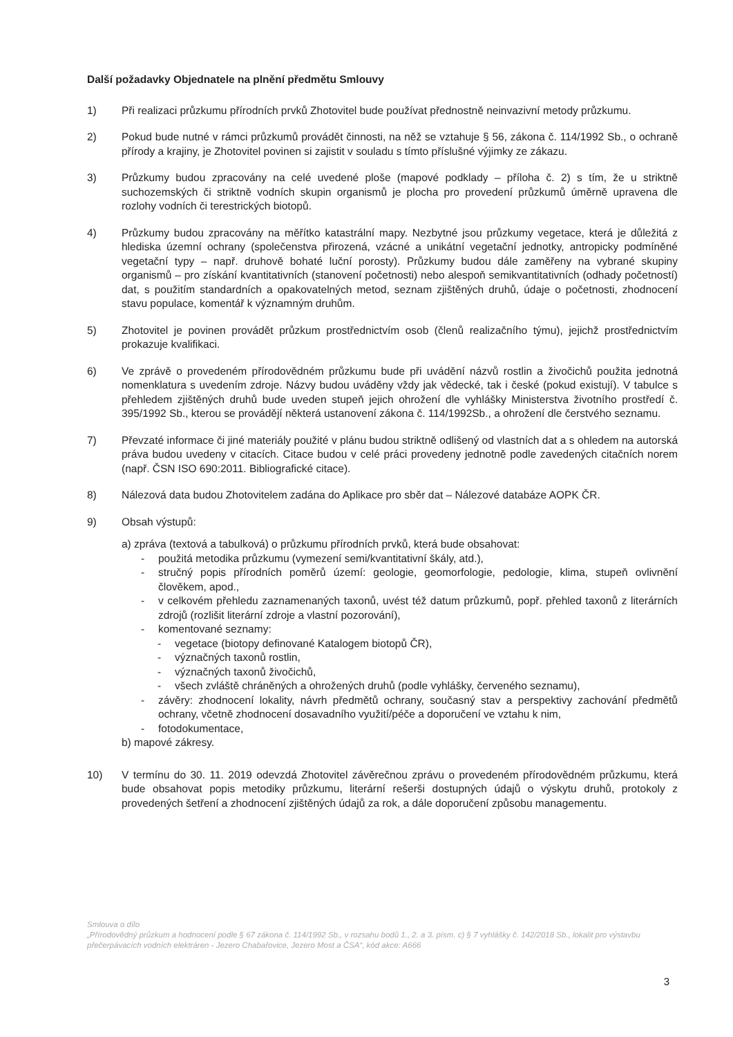Další požadavky Objednatele na plnění předmětu Smlouvy
1) Při realizaci průzkumu přírodních prvků Zhotovitel bude používat přednostně neinvazivní metody průzkumu.
2) Pokud bude nutné v rámci průzkumů provádět činnosti, na něž se vztahuje § 56, zákona č. 114/1992 Sb., o ochraně přírody a krajiny, je Zhotovitel povinen si zajistit v souladu s tímto příslušné výjimky ze zákazu.
3) Průzkumy budou zpracovány na celé uvedené ploše (mapové podklady – příloha č. 2) s tím, že u striktně suchozemských či striktně vodních skupin organismů je plocha pro provedení průzkumů úměrně upravena dle rozlohy vodních či terestrických biotopů.
4) Průzkumy budou zpracovány na měřítko katastrální mapy. Nezbytné jsou průzkumy vegetace, která je důležitá z hlediska územní ochrany (společenstva přirozená, vzácné a unikátní vegetační jednotky, antropicky podmíněné vegetační typy – např. druhově bohaté luční porosty). Průzkumy budou dále zaměřeny na vybrané skupiny organismů – pro získání kvantitativních (stanovení početnosti) nebo alespoň semikvantitativních (odhady početností) dat, s použitím standardních a opakovatelných metod, seznam zjištěných druhů, údaje o početnosti, zhodnocení stavu populace, komentář k významným druhům.
5) Zhotovitel je povinen provádět průzkum prostřednictvím osob (členů realizačního týmu), jejichž prostřednictvím prokazuje kvalifikaci.
6) Ve zprávě o provedeném přírodovědném průzkumu bude při uvádění názvů rostlin a živočichů použita jednotná nomenklatura s uvedením zdroje. Názvy budou uváděny vždy jak vědecké, tak i české (pokud existují). V tabulce s přehledem zjištěných druhů bude uveden stupeň jejich ohrožení dle vyhlášky Ministerstva životního prostředí č. 395/1992 Sb., kterou se provádějí některá ustanovení zákona č. 114/1992Sb., a ohrožení dle čerstvého seznamu.
7) Převzaté informace či jiné materiály použité v plánu budou striktně odlišený od vlastních dat a s ohledem na autorská práva budou uvedeny v citacích. Citace budou v celé práci provedeny jednotně podle zavedených citačních norem (např. ČSN ISO 690:2011. Bibliografické citace).
8) Nálezová data budou Zhotovitelem zadána do Aplikace pro sběr dat – Nálezové databáze AOPK ČR.
9) Obsah výstupů:
a) zpráva (textová a tabulková) o průzkumu přírodních prvků, která bude obsahovat:
- použitá metodika průzkumu (vymezení semi/kvantitativní škály, atd.),
- stručný popis přírodních poměrů území: geologie, geomorfologie, pedologie, klima, stupeň ovlivnění člověkem, apod.,
- v celkovém přehledu zaznamenaných taxonů, uvést též datum průzkumů, popř. přehled taxonů z literárních zdrojů (rozlišit literární zdroje a vlastní pozorování),
- komentované seznamy:
- vegetace (biotopy definované Katalogem biotopů ČR),
- význačných taxonů rostlin,
- význačných taxonů živočichů,
- všech zvláště chráněných a ohrožených druhů (podle vyhlášky, červeného seznamu),
- závěry: zhodnocení lokality, návrh předmětů ochrany, současný stav a perspektivy zachování předmětů ochrany, včetně zhodnocení dosavadního využití/péče a doporučení ve vztahu k nim,
- fotodokumentace,
b) mapové zákresy.
10) V termínu do 30. 11. 2019 odevzdá Zhotovitel závěrečnou zprávu o provedeném přírodovědném průzkumu, která bude obsahovat popis metodiky průzkumu, literární rešerši dostupných údajů o výskytu druhů, protokoly z provedených šetření a zhodnocení zjištěných údajů za rok, a dále doporučení způsobu managementu.
Smlouva o dílo
„Přírodovědný průzkum a hodnocení podle § 67 zákona č. 114/1992 Sb., v rozsahu bodů 1., 2. a 3. písm. c) § 7 vyhlášky č. 142/2018 Sb., lokalit pro výstavbu přečerpávacích vodních elektráren - Jezero Chabařovice, Jezero Most a ČSA“, kód akce: A666
3